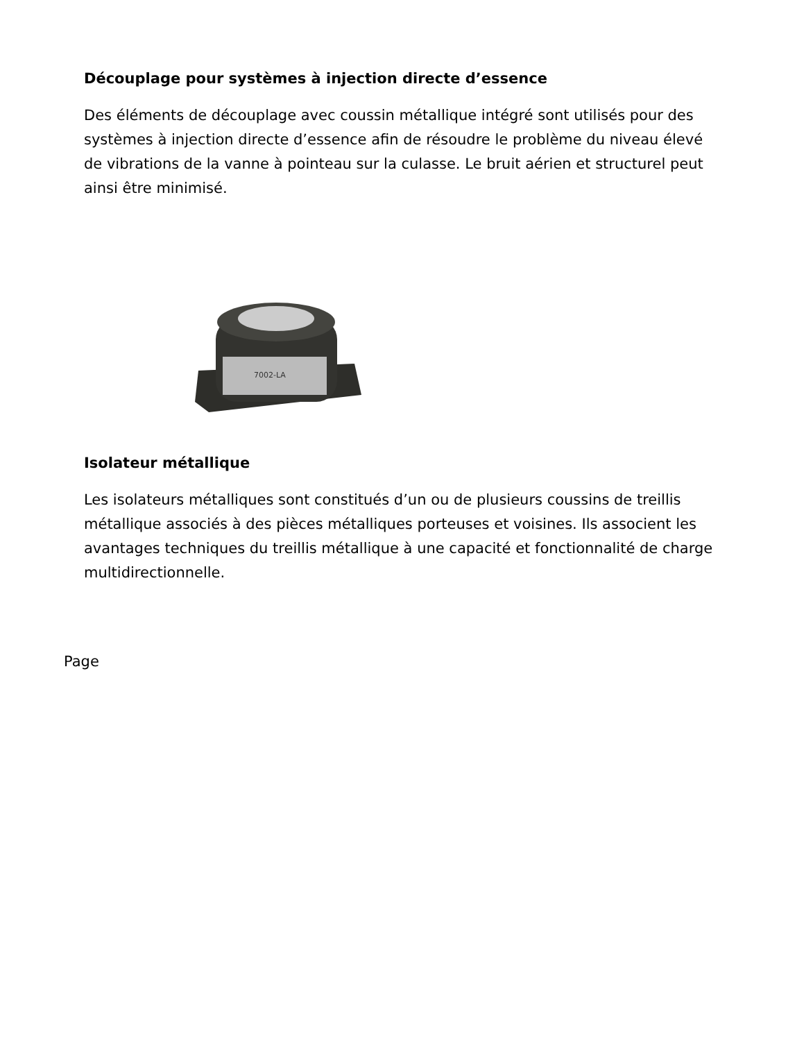Découplage pour systèmes à injection directe d’essence
Des éléments de découplage avec coussin métallique intégré sont utilisés pour des systèmes à injection directe d’essence afin de résoudre le problème du niveau élevé de vibrations de la vanne à pointeau sur la culasse. Le bruit aérien et structurel peut ainsi être minimisé.
7002-LA
Isolateur métallique
Les isolateurs métalliques sont constitués d’un ou de plusieurs coussins de treillis métallique associés à des pièces métalliques porteuses et voisines. Ils associent les avantages techniques du treillis métallique à une capacité et fonctionnalité de charge multidirectionnelle.
Page